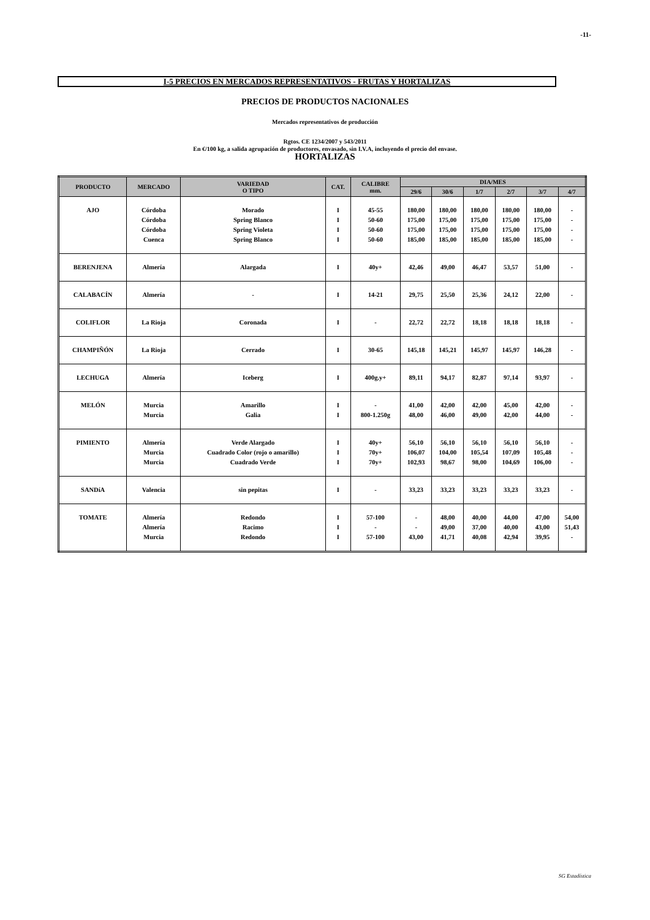-11-
I-5 PRECIOS EN MERCADOS REPRESENTATIVOS - FRUTAS Y HORTALIZAS
PRECIOS DE PRODUCTOS NACIONALES
Mercados representativos de producción
Rgtos. CE 1234/2007 y 543/2011
En €/100 kg, a salida agrupación de productores, envasado, sin I.V.A, incluyendo el precio del envase.
HORTALIZAS
| PRODUCTO | MERCADO | VARIEDAD O TIPO | CAT. | CALIBRE mm. | DIA/MES | | | | | |
| --- | --- | --- | --- | --- | --- | --- | --- | --- | --- | --- |
| | | | | | 29/6 | 30/6 | 1/7 | 2/7 | 3/7 | 4/7 |
| AJO | Córdoba Córdoba Córdoba Cuenca | Morado Spring Blanco Spring Violeta Spring Blanco | I I I I | 45-55 50-60 50-60 50-60 | 180,00 175,00 175,00 185,00 | 180,00 175,00 175,00 185,00 | 180,00 175,00 175,00 185,00 | 180,00 175,00 175,00 185,00 | 180,00 175,00 175,00 185,00 | - - - - |
| BERENJENA | Almería | Alargada | I | 40y+ | 42,46 | 49,00 | 46,47 | 53,57 | 51,00 | - |
| CALABACÍN | Almería | - | I | 14-21 | 29,75 | 25,50 | 25,36 | 24,12 | 22,00 | - |
| COLIFLOR | La Rioja | Coronada | I | - | 22,72 | 22,72 | 18,18 | 18,18 | 18,18 | - |
| CHAMPIÑÓN | La Rioja | Cerrado | I | 30-65 | 145,18 | 145,21 | 145,97 | 145,97 | 146,28 | - |
| LECHUGA | Almería | Iceberg | I | 400g.y+ | 89,11 | 94,17 | 82,87 | 97,14 | 93,97 | - |
| MELÓN | Murcia Murcia | Amarillo Galia | I I | - 800-1.250g | 41,00 48,00 | 42,00 46,00 | 42,00 49,00 | 45,00 42,00 | 42,00 44,00 | - - |
| PIMIENTO | Almería Murcia Murcia | Verde Alargado Cuadrado Color (rojo o amarillo) Cuadrado Verde | I I I | 40y+ 70y+ 70y+ | 56,10 106,07 102,93 | 56,10 104,00 98,67 | 56,10 105,54 98,00 | 56,10 107,09 104,69 | 56,10 105,48 106,00 | - - - |
| SANDíA | Valencia | sin pepitas | I | - | 33,23 | 33,23 | 33,23 | 33,23 | 33,23 | - |
| TOMATE | Almería Almería Murcia | Redondo Racimo Redondo | I I I | 57-100 - 57-100 | - - 43,00 | 48,00 49,00 41,71 | 40,00 37,00 40,08 | 44,00 40,00 42,94 | 47,00 43,00 39,95 | 54,00 51,43 - |
SG Estadística